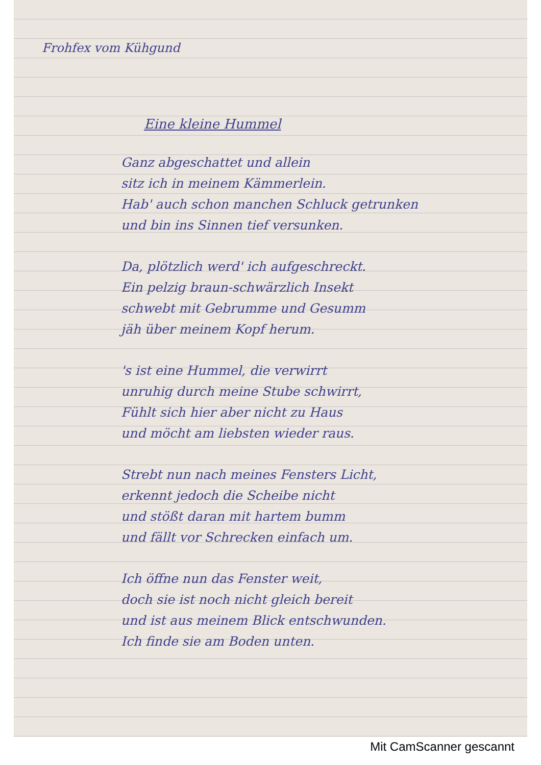Frohfex vom Kühgund
Eine kleine Hummel
Ganz abgeschattet und allein
sitz ich in meinem Kämmerlein.
Hab' auch schon manchen Schluck getrunken
und bin ins Sinnen tief versunken.
Da, plötzlich werd' ich aufgeschreckt.
Ein pelzig braun-schwärzlich Insekt
schwebt mit Gebrumme und Gesumm
jäh über meinem Kopf herum.
's ist eine Hummel, die verwirrt
unruhig durch meine Stube schwirrt,
Fühlt sich hier aber nicht zu Haus
und möcht am liebsten wieder raus.
Strebt nun nach meines Fensters Licht,
erkennt jedoch die Scheibe nicht
und stößt daran mit hartem bumm
und fällt vor Schrecken einfach um.
Ich öffne nun das Fenster weit,
doch sie ist noch nicht gleich bereit
und ist aus meinem Blick entschwunden.
Ich finde sie am Boden unten.
Mit CamScanner gescannt